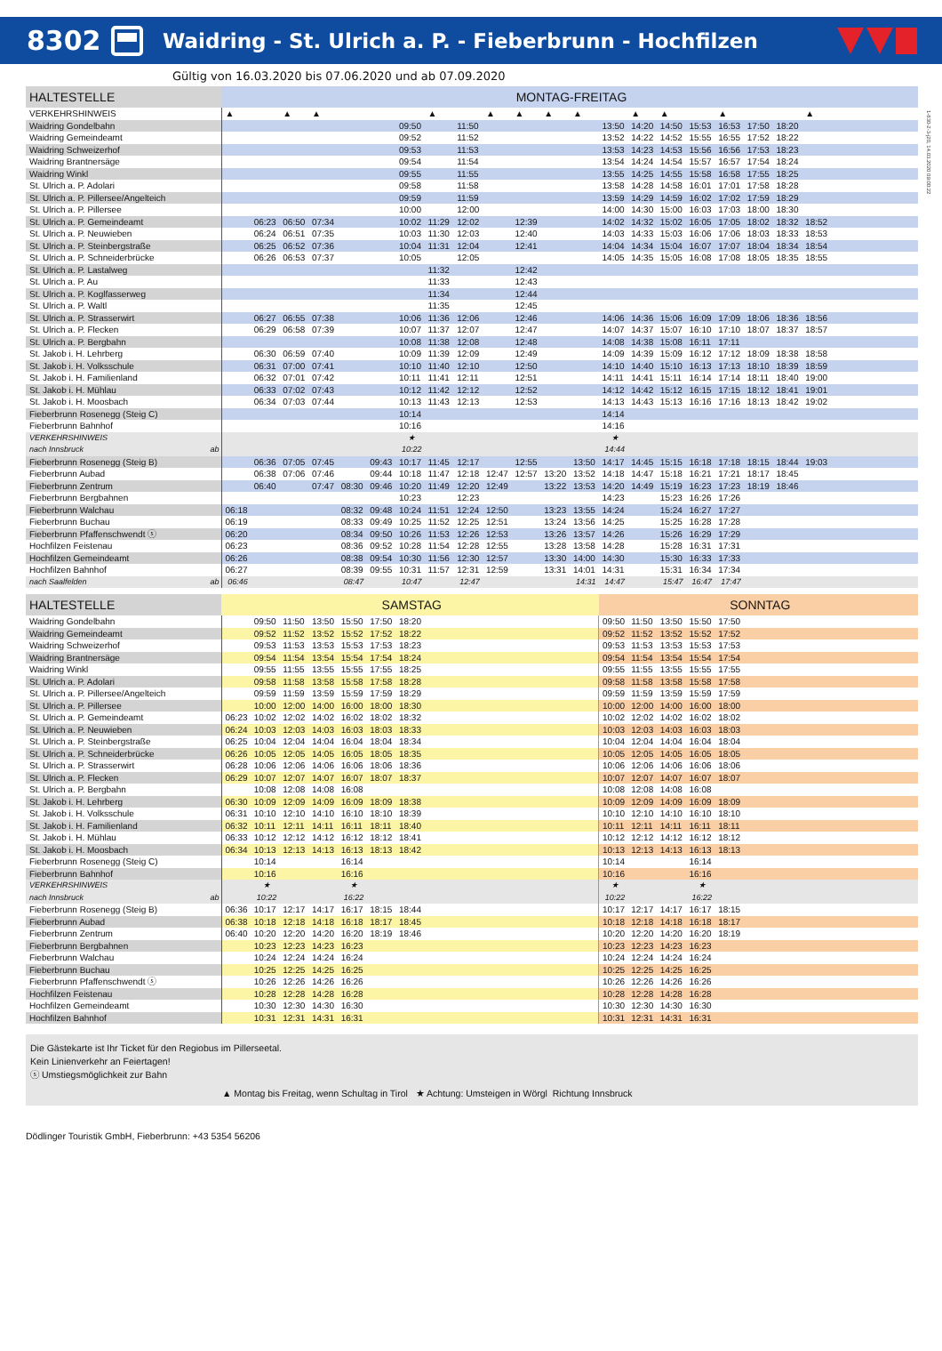8302 Waidring - St. Ulrich a. P. - Fieberbrunn - Hochfilzen
Gültig von 16.03.2020 bis 07.06.2020 und ab 07.09.2020
1-830-2-3-j20, 14.03.2020 09:00:22
| HALTESTELLE | MONTAG-FREITAG | | | | | | | | | | | | | | | | | | | | | | | |
| --- | --- | --- | --- | --- | --- | --- | --- | --- | --- | --- | --- | --- | --- | --- | --- | --- | --- | --- | --- | --- | --- | --- | --- | --- |
| VERKEHRSHINWEIS | ▲ | | ▲ | ▲ | | | | ▲ | | ▲ | ▲ | ▲ | ▲ | | ▲ | ▲ | | ▲ | | | ▲ | | | |
| Waidring Gondelbahn | | | | | | | 09:50 | | 11:50 | | | | | 13:50 | 14:20 | 14:50 | 15:53 | 16:53 | 17:50 | 18:20 | | | | |
| Waidring Gemeindeamt | | | | | | | 09:52 | | 11:52 | | | | | 13:52 | 14:22 | 14:52 | 15:55 | 16:55 | 17:52 | 18:22 | | | | |
| Waidring Schweizerhof | | | | | | | 09:53 | | 11:53 | | | | | 13:53 | 14:23 | 14:53 | 15:56 | 16:56 | 17:53 | 18:23 | | | | |
| Waidring Brantnersäge | | | | | | | 09:54 | | 11:54 | | | | | 13:54 | 14:24 | 14:54 | 15:57 | 16:57 | 17:54 | 18:24 | | | | |
| Waidring Winkl | | | | | | | 09:55 | | 11:55 | | | | | 13:55 | 14:25 | 14:55 | 15:58 | 16:58 | 17:55 | 18:25 | | | | |
| St. Ulrich a. P. Adolari | | | | | | | 09:58 | | 11:58 | | | | | 13:58 | 14:28 | 14:58 | 16:01 | 17:01 | 17:58 | 18:28 | | | | |
| St. Ulrich a. P. Pillersee/Angelteich | | | | | | | 09:59 | | 11:59 | | | | | 13:59 | 14:29 | 14:59 | 16:02 | 17:02 | 17:59 | 18:29 | | | | |
| St. Ulrich a. P. Pillersee | | | | | | | 10:00 | | 12:00 | | | | | 14:00 | 14:30 | 15:00 | 16:03 | 17:03 | 18:00 | 18:30 | | | | |
| St. Ulrich a. P. Gemeindeamt | | 06:23 | 06:50 | 07:34 | | | 10:02 | 11:29 | 12:02 | | 12:39 | | | 14:02 | 14:32 | 15:02 | 16:05 | 17:05 | 18:02 | 18:32 | 18:52 | | | |
| St. Ulrich a. P. Neuwieben | | 06:24 | 06:51 | 07:35 | | | 10:03 | 11:30 | 12:03 | | 12:40 | | | 14:03 | 14:33 | 15:03 | 16:06 | 17:06 | 18:03 | 18:33 | 18:53 | | | |
| St. Ulrich a. P. Steinbergstraße | | 06:25 | 06:52 | 07:36 | | | 10:04 | 11:31 | 12:04 | | 12:41 | | | 14:04 | 14:34 | 15:04 | 16:07 | 17:07 | 18:04 | 18:34 | 18:54 | | | |
| St. Ulrich a. P. Schneiderbrücke | | 06:26 | 06:53 | 07:37 | | | 10:05 | | 12:05 | | | | | 14:05 | 14:35 | 15:05 | 16:08 | 17:08 | 18:05 | 18:35 | 18:55 | | | |
| St. Ulrich a. P. Lastalweg | | | | | | | | 11:32 | | | 12:42 | | | | | | | | | | | | | |
| St. Ulrich a. P. Au | | | | | | | | 11:33 | | | 12:43 | | | | | | | | | | | | | |
| St. Ulrich a. P. Koglfasserweg | | | | | | | | 11:34 | | | 12:44 | | | | | | | | | | | | | |
| St. Ulrich a. P. Waltl | | | | | | | | 11:35 | | | 12:45 | | | | | | | | | | | | | |
| St. Ulrich a. P. Strasserwirt | | 06:27 | 06:55 | 07:38 | | | 10:06 | 11:36 | 12:06 | | 12:46 | | | 14:06 | 14:36 | 15:06 | 16:09 | 17:09 | 18:06 | 18:36 | 18:56 | | | |
| St. Ulrich a. P. Flecken | | 06:29 | 06:58 | 07:39 | | | 10:07 | 11:37 | 12:07 | | 12:47 | | | 14:07 | 14:37 | 15:07 | 16:10 | 17:10 | 18:07 | 18:37 | 18:57 | | | |
| St. Ulrich a. P. Bergbahn | | | | | | | 10:08 | 11:38 | 12:08 | | 12:48 | | | 14:08 | 14:38 | 15:08 | 16:11 | 17:11 | | | | | | |
| St. Jakob i. H. Lehrberg | | 06:30 | 06:59 | 07:40 | | | 10:09 | 11:39 | 12:09 | | 12:49 | | | 14:09 | 14:39 | 15:09 | 16:12 | 17:12 | 18:09 | 18:38 | 18:58 | | | |
| St. Jakob i. H. Volksschule | | 06:31 | 07:00 | 07:41 | | | 10:10 | 11:40 | 12:10 | | 12:50 | | | 14:10 | 14:40 | 15:10 | 16:13 | 17:13 | 18:10 | 18:39 | 18:59 | | | |
| St. Jakob i. H. Familienland | | 06:32 | 07:01 | 07:42 | | | 10:11 | 11:41 | 12:11 | | 12:51 | | | 14:11 | 14:41 | 15:11 | 16:14 | 17:14 | 18:11 | 18:40 | 19:00 | | | |
| St. Jakob i. H. Mühlau | | 06:33 | 07:02 | 07:43 | | | 10:12 | 11:42 | 12:12 | | 12:52 | | | 14:12 | 14:42 | 15:12 | 16:15 | 17:15 | 18:12 | 18:41 | 19:01 | | | |
| St. Jakob i. H. Moosbach | | 06:34 | 07:03 | 07:44 | | | 10:13 | 11:43 | 12:13 | | 12:53 | | | 14:13 | 14:43 | 15:13 | 16:16 | 17:16 | 18:13 | 18:42 | 19:02 | | | |
| Fieberbrunn Rosenegg (Steig C) | | | | | | | 10:14 | | | | | | | 14:14 | | | | | | | | | | |
| Fieberbrunn Bahnhof | | | | | | | 10:16 | | | | | | | 14:16 | | | | | | | | | | |
| VERKEHRSHINWEIS | | | | | | | ★ | | | | | | | ★ | | | | | | | | | | |
| nach Innsbruck ab | | | | | | | 10:22 | | | | | | | 14:44 | | | | | | | | | | |
| Fieberbrunn Rosenegg (Steig B) | | 06:36 | 07:05 | 07:45 | | 09:43 | 10:17 | 11:45 | 12:17 | | 12:55 | | 13:50 | 14:17 | 14:45 | 15:15 | 16:18 | 17:18 | 18:15 | 18:44 | 19:03 | | | |
| Fieberbrunn Aubad | | 06:38 | 07:06 | 07:46 | | 09:44 | 10:18 | 11:47 | 12:18 | 12:47 | 12:57 | 13:20 | 13:52 | 14:18 | 14:47 | 15:18 | 16:21 | 17:21 | 18:17 | 18:45 | | | | |
| Fieberbrunn Zentrum | | 06:40 | | 07:47 | 08:30 | 09:46 | 10:20 | 11:49 | 12:20 | 12:49 | | 13:22 | 13:53 | 14:20 | 14:49 | 15:19 | 16:23 | 17:23 | 18:19 | 18:46 | | | | |
| Fieberbrunn Bergbahnen | | | | | | | 10:23 | | 12:23 | | | | | 14:23 | | 15:23 | 16:26 | 17:26 | | | | | | |
| Fieberbrunn Walchau | 06:18 | | | | 08:32 | 09:48 | 10:24 | 11:51 | 12:24 | 12:50 | | 13:23 | 13:55 | 14:24 | | 15:24 | 16:27 | 17:27 | | | | | | |
| Fieberbrunn Buchau | 06:19 | | | | 08:33 | 09:49 | 10:25 | 11:52 | 12:25 | 12:51 | | 13:24 | 13:56 | 14:25 | | 15:25 | 16:28 | 17:28 | | | | | | |
| Fieberbrunn Pfaffenschwendt ⓢ | 06:20 | | | | 08:34 | 09:50 | 10:26 | 11:53 | 12:26 | 12:53 | | 13:26 | 13:57 | 14:26 | | 15:26 | 16:29 | 17:29 | | | | | | |
| Hochfilzen Feistenau | 06:23 | | | | 08:36 | 09:52 | 10:28 | 11:54 | 12:28 | 12:55 | | 13:28 | 13:58 | 14:28 | | 15:28 | 16:31 | 17:31 | | | | | | |
| Hochfilzen Gemeindeamt | 06:26 | | | | 08:38 | 09:54 | 10:30 | 11:56 | 12:30 | 12:57 | | 13:30 | 14:00 | 14:30 | | 15:30 | 16:33 | 17:33 | | | | | | |
| Hochfilzen Bahnhof | 06:27 | | | | 08:39 | 09:55 | 10:31 | 11:57 | 12:31 | 12:59 | | 13:31 | 14:01 | 14:31 | | 15:31 | 16:34 | 17:34 | | | | | | |
| nach Saalfelden ab | 06:46 | | | | 08:47 | | 10:47 | | 12:47 | | | | 14:31 | 14:47 | | 15:47 | 16:47 | 17:47 | | | | | | |
| HALTESTELLE | SAMSTAG | | | | | | | | | | | | | SONNTAG | | | | | | | | | | |
| --- | --- | --- | --- | --- | --- | --- | --- | --- | --- | --- | --- | --- | --- | --- | --- | --- | --- | --- | --- | --- | --- | --- | --- | --- |
| Waidring Gondelbahn | | 09:50 | 11:50 | 13:50 | 15:50 | 17:50 | 18:20 | | | | | | | 09:50 | 11:50 | 13:50 | 15:50 | 17:50 | | | | | | |
| Waidring Gemeindeamt | | 09:52 | 11:52 | 13:52 | 15:52 | 17:52 | 18:22 | | | | | | | 09:52 | 11:52 | 13:52 | 15:52 | 17:52 | | | | | | |
| Waidring Schweizerhof | | 09:53 | 11:53 | 13:53 | 15:53 | 17:53 | 18:23 | | | | | | | 09:53 | 11:53 | 13:53 | 15:53 | 17:53 | | | | | | |
| Waidring Brantnersäge | | 09:54 | 11:54 | 13:54 | 15:54 | 17:54 | 18:24 | | | | | | | 09:54 | 11:54 | 13:54 | 15:54 | 17:54 | | | | | | |
| Waidring Winkl | | 09:55 | 11:55 | 13:55 | 15:55 | 17:55 | 18:25 | | | | | | | 09:55 | 11:55 | 13:55 | 15:55 | 17:55 | | | | | | |
| St. Ulrich a. P. Adolari | | 09:58 | 11:58 | 13:58 | 15:58 | 17:58 | 18:28 | | | | | | | 09:58 | 11:58 | 13:58 | 15:58 | 17:58 | | | | | | |
| St. Ulrich a. P. Pillersee/Angelteich | | 09:59 | 11:59 | 13:59 | 15:59 | 17:59 | 18:29 | | | | | | | 09:59 | 11:59 | 13:59 | 15:59 | 17:59 | | | | | | |
| St. Ulrich a. P. Pillersee | | 10:00 | 12:00 | 14:00 | 16:00 | 18:00 | 18:30 | | | | | | | 10:00 | 12:00 | 14:00 | 16:00 | 18:00 | | | | | | |
| St. Ulrich a. P. Gemeindeamt | 06:23 | 10:02 | 12:02 | 14:02 | 16:02 | 18:02 | 18:32 | | | | | | | 10:02 | 12:02 | 14:02 | 16:02 | 18:02 | | | | | | |
| St. Ulrich a. P. Neuwieben | 06:24 | 10:03 | 12:03 | 14:03 | 16:03 | 18:03 | 18:33 | | | | | | | 10:03 | 12:03 | 14:03 | 16:03 | 18:03 | | | | | | |
| St. Ulrich a. P. Steinbergstraße | 06:25 | 10:04 | 12:04 | 14:04 | 16:04 | 18:04 | 18:34 | | | | | | | 10:04 | 12:04 | 14:04 | 16:04 | 18:04 | | | | | | |
| St. Ulrich a. P. Schneiderbrücke | 06:26 | 10:05 | 12:05 | 14:05 | 16:05 | 18:05 | 18:35 | | | | | | | 10:05 | 12:05 | 14:05 | 16:05 | 18:05 | | | | | | |
| St. Ulrich a. P. Strasserwirt | 06:28 | 10:06 | 12:06 | 14:06 | 16:06 | 18:06 | 18:36 | | | | | | | 10:06 | 12:06 | 14:06 | 16:06 | 18:06 | | | | | | |
| St. Ulrich a. P. Flecken | 06:29 | 10:07 | 12:07 | 14:07 | 16:07 | 18:07 | 18:37 | | | | | | | 10:07 | 12:07 | 14:07 | 16:07 | 18:07 | | | | | | |
| St. Ulrich a. P. Bergbahn | | 10:08 | 12:08 | 14:08 | 16:08 | | | | | | | | | 10:08 | 12:08 | 14:08 | 16:08 | | | | | | | |
| St. Jakob i. H. Lehrberg | 06:30 | 10:09 | 12:09 | 14:09 | 16:09 | 18:09 | 18:38 | | | | | | | 10:09 | 12:09 | 14:09 | 16:09 | 18:09 | | | | | | |
| St. Jakob i. H. Volksschule | 06:31 | 10:10 | 12:10 | 14:10 | 16:10 | 18:10 | 18:39 | | | | | | | 10:10 | 12:10 | 14:10 | 16:10 | 18:10 | | | | | | |
| St. Jakob i. H. Familienland | 06:32 | 10:11 | 12:11 | 14:11 | 16:11 | 18:11 | 18:40 | | | | | | | 10:11 | 12:11 | 14:11 | 16:11 | 18:11 | | | | | | |
| St. Jakob i. H. Mühlau | 06:33 | 10:12 | 12:12 | 14:12 | 16:12 | 18:12 | 18:41 | | | | | | | 10:12 | 12:12 | 14:12 | 16:12 | 18:12 | | | | | | |
| St. Jakob i. H. Moosbach | 06:34 | 10:13 | 12:13 | 14:13 | 16:13 | 18:13 | 18:42 | | | | | | | 10:13 | 12:13 | 14:13 | 16:13 | 18:13 | | | | | | |
| Fieberbrunn Rosenegg (Steig C) | | 10:14 | | | 16:14 | | | | | | | | | 10:14 | | | 16:14 | | | | | | | |
| Fieberbrunn Bahnhof | | 10:16 | | | 16:16 | | | | | | | | | 10:16 | | | 16:16 | | | | | | | |
| VERKEHRSHINWEIS | | ★ | | | ★ | | | | | | | | | ★ | | | ★ | | | | | | | |
| nach Innsbruck ab | | 10:22 | | | 16:22 | | | | | | | | | 10:22 | | | 16:22 | | | | | | | |
| Fieberbrunn Rosenegg (Steig B) | 06:36 | 10:17 | 12:17 | 14:17 | 16:17 | 18:15 | 18:44 | | | | | | | 10:17 | 12:17 | 14:17 | 16:17 | 18:15 | | | | | | |
| Fieberbrunn Aubad | 06:38 | 10:18 | 12:18 | 14:18 | 16:18 | 18:17 | 18:45 | | | | | | | 10:18 | 12:18 | 14:18 | 16:18 | 18:17 | | | | | | |
| Fieberbrunn Zentrum | 06:40 | 10:20 | 12:20 | 14:20 | 16:20 | 18:19 | 18:46 | | | | | | | 10:20 | 12:20 | 14:20 | 16:20 | 18:19 | | | | | | |
| Fieberbrunn Bergbahnen | | 10:23 | 12:23 | 14:23 | 16:23 | | | | | | | | | 10:23 | 12:23 | 14:23 | 16:23 | | | | | | | |
| Fieberbrunn Walchau | | 10:24 | 12:24 | 14:24 | 16:24 | | | | | | | | | 10:24 | 12:24 | 14:24 | 16:24 | | | | | | | |
| Fieberbrunn Buchau | | 10:25 | 12:25 | 14:25 | 16:25 | | | | | | | | | 10:25 | 12:25 | 14:25 | 16:25 | | | | | | | |
| Fieberbrunn Pfaffenschwendt ⓢ | | 10:26 | 12:26 | 14:26 | 16:26 | | | | | | | | | 10:26 | 12:26 | 14:26 | 16:26 | | | | | | | |
| Hochfilzen Feistenau | | 10:28 | 12:28 | 14:28 | 16:28 | | | | | | | | | 10:28 | 12:28 | 14:28 | 16:28 | | | | | | | |
| Hochfilzen Gemeindeamt | | 10:30 | 12:30 | 14:30 | 16:30 | | | | | | | | | 10:30 | 12:30 | 14:30 | 16:30 | | | | | | | |
| Hochfilzen Bahnhof | | 10:31 | 12:31 | 14:31 | 16:31 | | | | | | | | | 10:31 | 12:31 | 14:31 | 16:31 | | | | | | | |
Die Gästekarte ist Ihr Ticket für den Regiobus im Pillerseetal.
Kein Linienverkehr an Feiertagen!
ⓢ Umstiegsmöglichkeit zur Bahn
▲ Montag bis Freitag, wenn Schultag in Tirol ★ Achtung: Umsteigen in Wörgl Richtung Innsbruck
Dödlinger Touristik GmbH, Fieberbrunn: +43 5354 56206